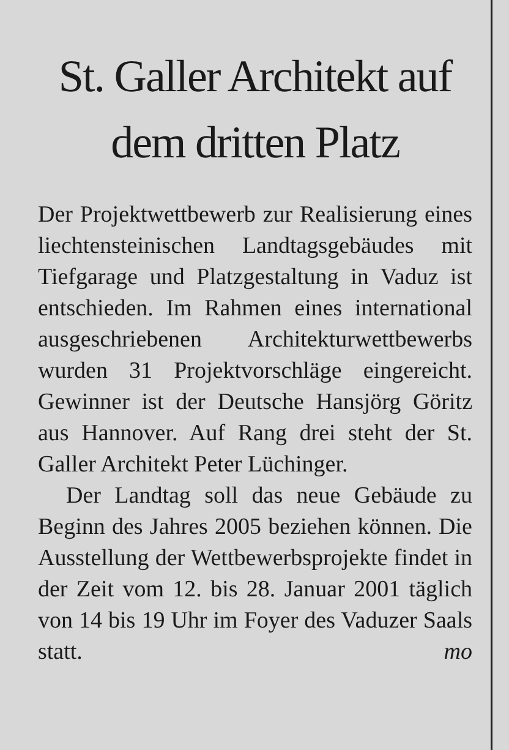St. Galler Architekt auf dem dritten Platz
Der Projektwettbewerb zur Realisierung eines liechtensteinischen Landtagsgebäudes mit Tiefgarage und Platzgestaltung in Vaduz ist entschieden. Im Rahmen eines international ausgeschriebenen Architekturwettbewerbs wurden 31 Projektvorschläge eingereicht. Gewinner ist der Deutsche Hansjörg Göritz aus Hannover. Auf Rang drei steht der St. Galler Architekt Peter Lüchinger.
Der Landtag soll das neue Gebäude zu Beginn des Jahres 2005 beziehen können. Die Ausstellung der Wettbewerbsprojekte findet in der Zeit vom 12. bis 28. Januar 2001 täglich von 14 bis 19 Uhr im Foyer des Vaduzer Saals statt. mo